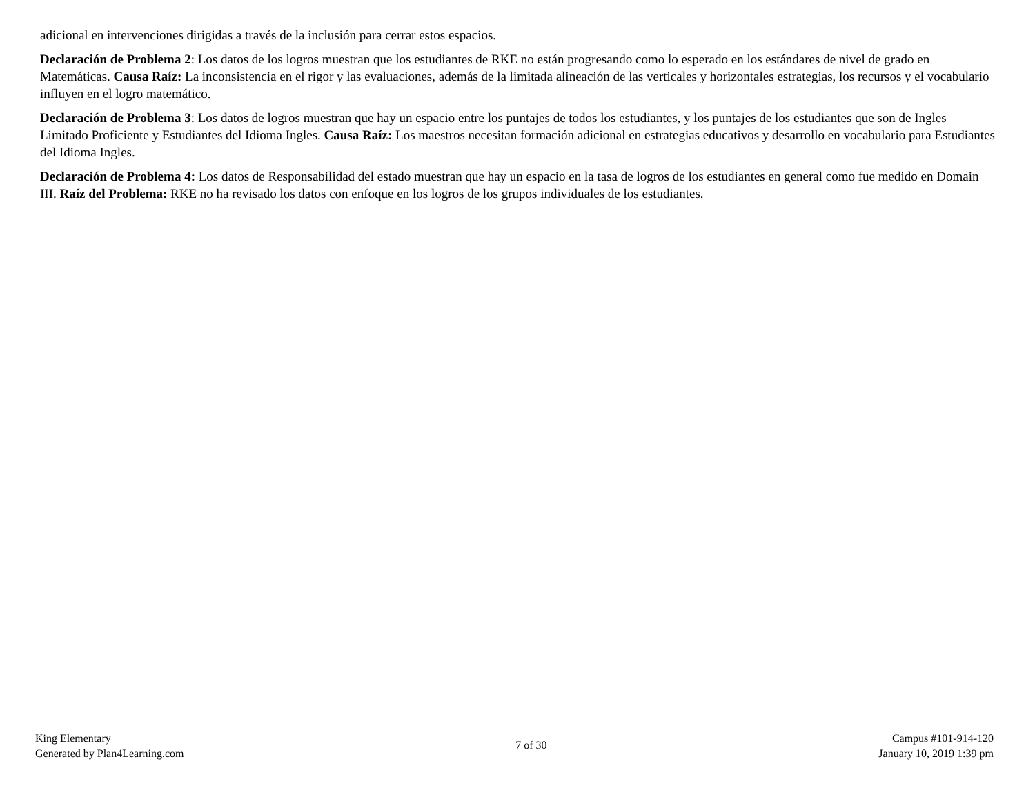adicional en intervenciones dirigidas a través de la inclusión para cerrar estos espacios.
Declaración de Problema 2: Los datos de los logros muestran que los estudiantes de RKE no están progresando como lo esperado en los estándares de nivel de grado en Matemáticas. Causa Raíz: La inconsistencia en el rigor y las evaluaciones, además de la limitada alineación de las verticales y horizontales estrategias, los recursos y el vocabulario influyen en el logro matemático.
Declaración de Problema 3: Los datos de logros muestran que hay un espacio entre los puntajes de todos los estudiantes, y los puntajes de los estudiantes que son de Ingles Limitado Proficiente y Estudiantes del Idioma Ingles. Causa Raíz: Los maestros necesitan formación adicional en estrategias educativos y desarrollo en vocabulario para Estudiantes del Idioma Ingles.
Declaración de Problema 4: Los datos de Responsabilidad del estado muestran que hay un espacio en la tasa de logros de los estudiantes en general como fue medido en Domain III. Raíz del Problema: RKE no ha revisado los datos con enfoque en los logros de los grupos individuales de los estudiantes.
King Elementary
Generated by Plan4Learning.com
7 of 30
Campus #101-914-120
January 10, 2019 1:39 pm